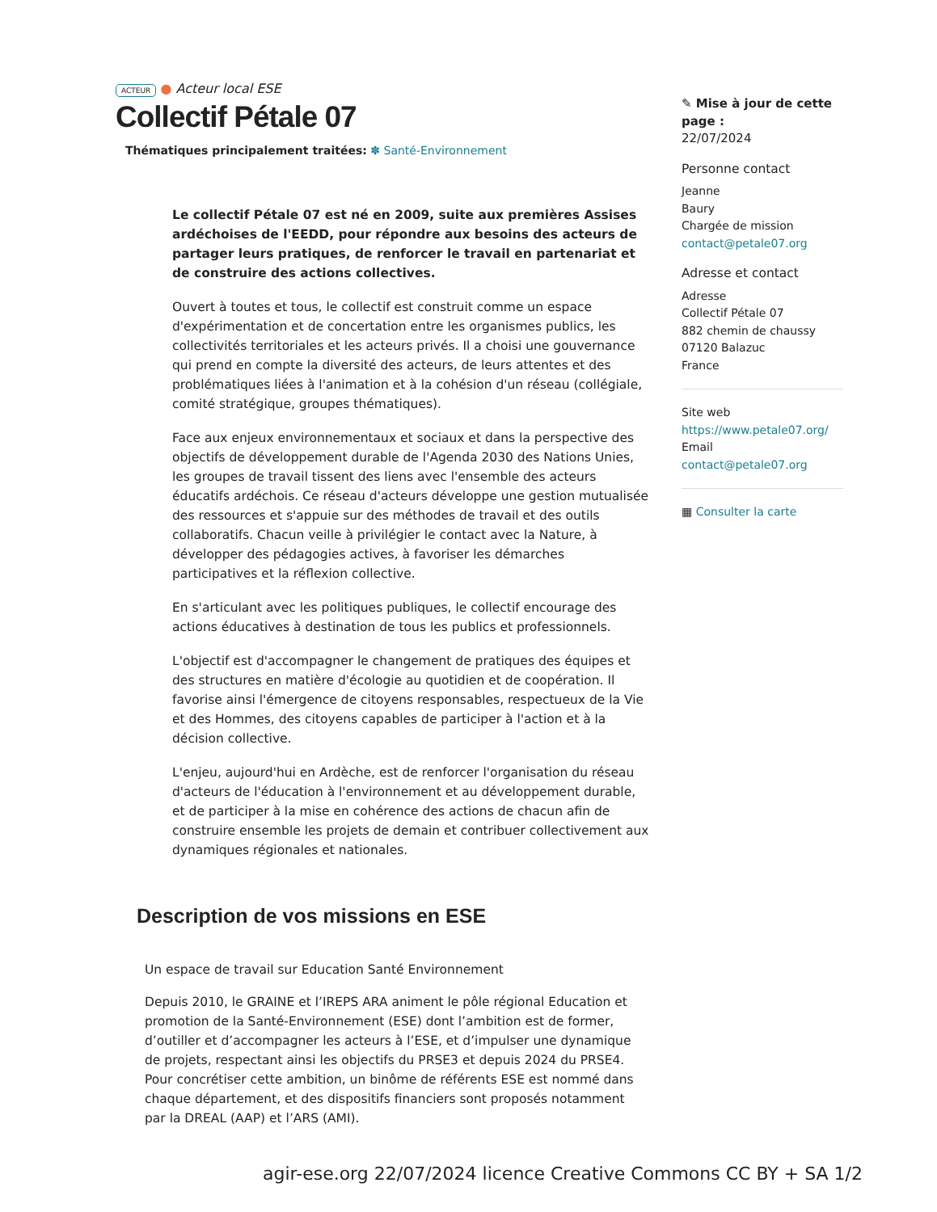ACTEUR ● Acteur local ESE
Collectif Pétale 07
Thématiques principalement traitées: ✽ Santé-Environnement
Le collectif Pétale 07 est né en 2009, suite aux premières Assises ardéchoises de l'EEDD, pour répondre aux besoins des acteurs de partager leurs pratiques, de renforcer le travail en partenariat et de construire des actions collectives.
Ouvert à toutes et tous, le collectif est construit comme un espace d'expérimentation et de concertation entre les organismes publics, les collectivités territoriales et les acteurs privés. Il a choisi une gouvernance qui prend en compte la diversité des acteurs, de leurs attentes et des problématiques liées à l'animation et à la cohésion d'un réseau (collégiale, comité stratégique, groupes thématiques).
Face aux enjeux environnementaux et sociaux et dans la perspective des objectifs de développement durable de l'Agenda 2030 des Nations Unies, les groupes de travail tissent des liens avec l'ensemble des acteurs éducatifs ardéchois. Ce réseau d'acteurs développe une gestion mutualisée des ressources et s'appuie sur des méthodes de travail et des outils collaboratifs. Chacun veille à privilégier le contact avec la Nature, à développer des pédagogies actives, à favoriser les démarches participatives et la réflexion collective.
En s'articulant avec les politiques publiques, le collectif encourage des actions éducatives à destination de tous les publics et professionnels.
L'objectif est d'accompagner le changement de pratiques des équipes et des structures en matière d'écologie au quotidien et de coopération. Il favorise ainsi l'émergence de citoyens responsables, respectueux de la Vie et des Hommes, des citoyens capables de participer à l'action et à la décision collective.
L'enjeu, aujourd'hui en Ardèche, est de renforcer l'organisation du réseau d'acteurs de l'éducation à l'environnement et au développement durable, et de participer à la mise en cohérence des actions de chacun afin de construire ensemble les projets de demain et contribuer collectivement aux dynamiques régionales et nationales.
Description de vos missions en ESE
Un espace de travail sur Education Santé Environnement
Depuis 2010, le GRAINE et l’IREPS ARA animent le pôle régional Education et promotion de la Santé-Environnement (ESE) dont l’ambition est de former, d’outiller et d’accompagner les acteurs à l’ESE, et d’impulser une dynamique de projets, respectant ainsi les objectifs du PRSE3 et depuis 2024 du PRSE4. Pour concrétiser cette ambition, un binôme de référents ESE est nommé dans chaque département, et des dispositifs financiers sont proposés notamment par la DREAL (AAP) et l’ARS (AMI).
✎ Mise à jour de cette page :
22/07/2024
Personne contact
Jeanne
Baury
Chargée de mission
contact@petale07.org
Adresse et contact
Adresse
Collectif Pétale 07
882 chemin de chaussy
07120 Balazuc
France
Site web
https://www.petale07.org/
Email
contact@petale07.org
▦ Consulter la carte
agir-ese.org 22/07/2024 licence Creative Commons CC BY + SA 1/2